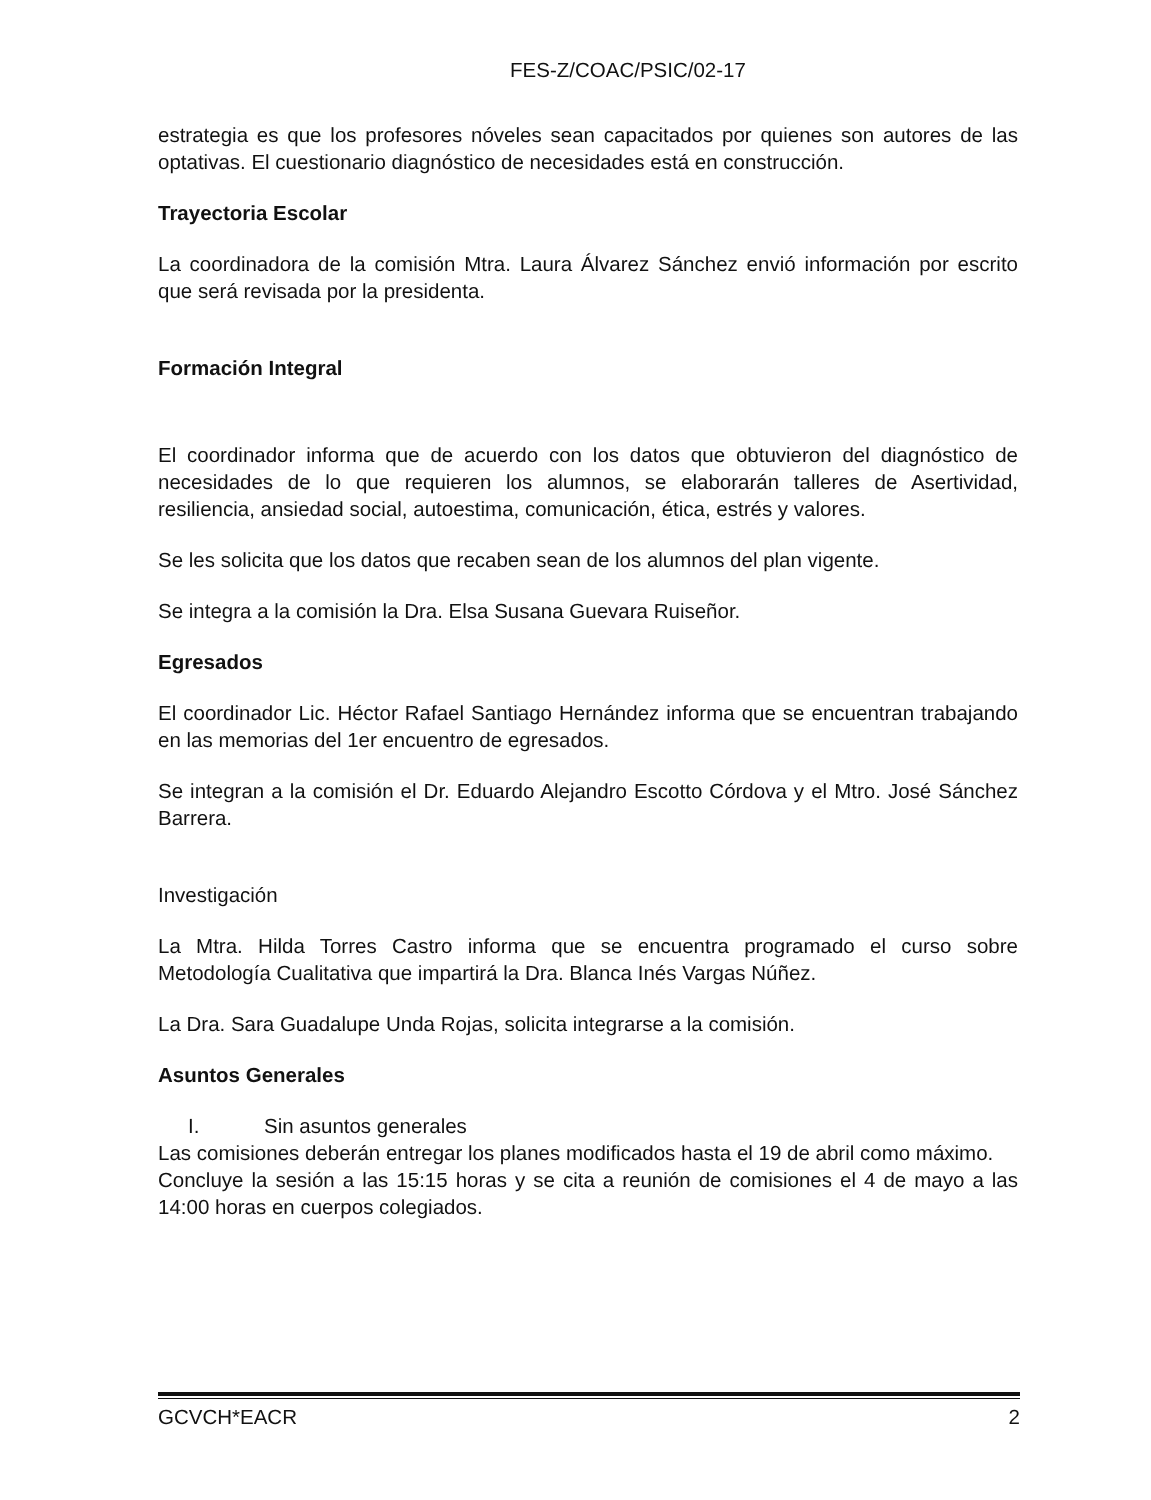FES-Z/COAC/PSIC/02-17
estrategia es que los profesores nóveles sean capacitados por quienes son autores de las optativas. El cuestionario diagnóstico de necesidades está en construcción.
Trayectoria Escolar
La coordinadora de la comisión Mtra. Laura Álvarez Sánchez envió información por escrito que será revisada por la presidenta.
Formación Integral
El coordinador informa que de acuerdo con los datos que obtuvieron del diagnóstico de necesidades de lo que requieren los alumnos, se elaborarán talleres de Asertividad, resiliencia, ansiedad social, autoestima, comunicación, ética, estrés y valores.
Se les solicita que los datos que recaben sean de los alumnos del plan vigente.
Se integra a la comisión la Dra. Elsa Susana Guevara Ruiseñor.
Egresados
El coordinador Lic. Héctor Rafael Santiago Hernández informa que se encuentran trabajando en las memorias del 1er encuentro de egresados.
Se integran a la comisión el Dr. Eduardo Alejandro Escotto Córdova y el Mtro. José Sánchez Barrera.
Investigación
La Mtra. Hilda Torres Castro informa que se encuentra programado el curso sobre Metodología Cualitativa que impartirá la Dra. Blanca Inés Vargas Núñez.
La Dra. Sara Guadalupe Unda Rojas, solicita integrarse a la comisión.
Asuntos Generales
I. Sin asuntos generales
Las comisiones deberán entregar los planes modificados hasta el 19 de abril como máximo.
Concluye la sesión a las 15:15 horas y se cita a reunión de comisiones el 4 de mayo a las 14:00 horas en cuerpos colegiados.
GCVCH*EACR 2